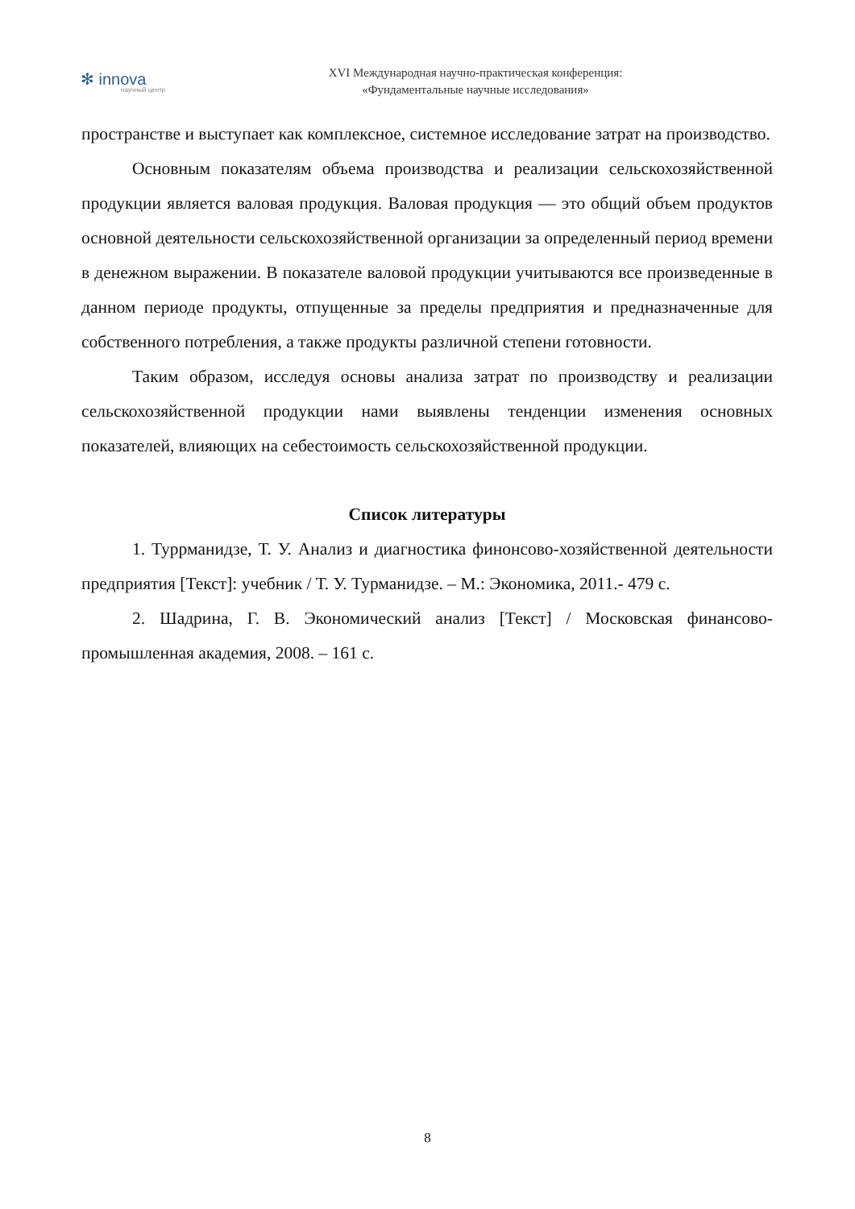✻ innova
научный центр
XVI Международная научно-практическая конференция:
«Фундаментальные научные исследования»
пространстве и выступает как комплексное, системное исследование затрат на производство.
Основным показателям объема производства и реализации сельскохозяйственной продукции является валовая продукция. Валовая продукция — это общий объем продуктов основной деятельности сельскохозяйственной организации за определенный период времени в денежном выражении. В показателе валовой продукции учитываются все произведенные в данном периоде продукты, отпущенные за пределы предприятия и предназначенные для собственного потребления, а также продукты различной степени готовности.
Таким образом, исследуя основы анализа затрат по производству и реализации сельскохозяйственной продукции нами выявлены тенденции изменения основных показателей, влияющих на себестоимость сельскохозяйственной продукции.
Список литературы
1. Туррманидзе, Т. У. Анализ и диагностика финонсово-хозяйственной деятельности предприятия [Текст]: учебник / Т. У. Турманидзе. – М.: Экономика, 2011.- 479 с.
2. Шадрина, Г. В. Экономический анализ [Текст] / Московская финансово-промышленная академия, 2008. – 161 с.
8